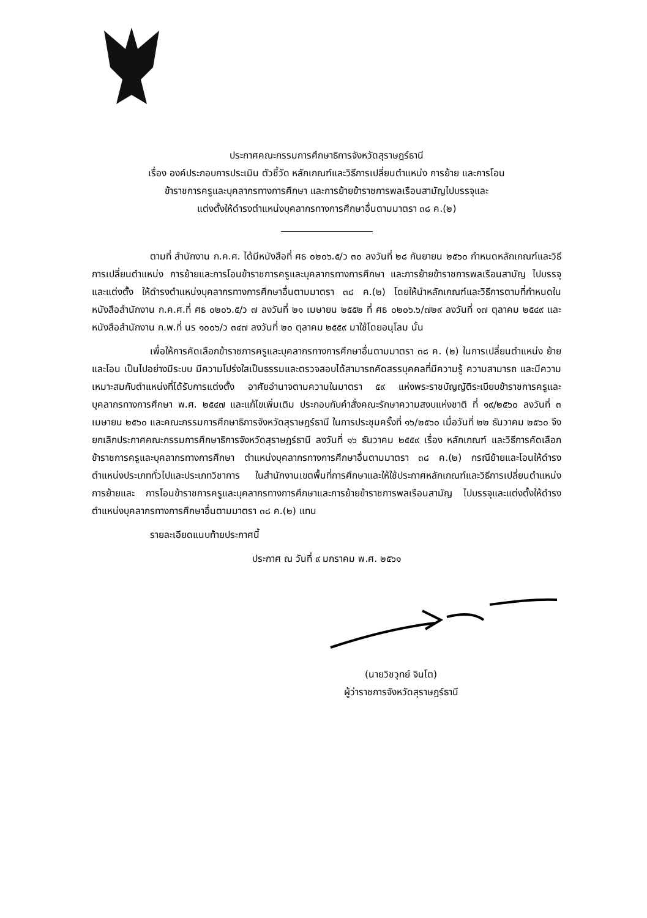ประกาศคณะกรรมการศึกษาธิการจังหวัดสุราษฎร์ธานี
เรื่อง องค์ประกอบการประเมิน ตัวชี้วัด หลักเกณฑ์และวิธีการเปลี่ยนตำแหน่ง การย้าย และการโอน
ข้าราชการครูและบุคลากรทางการศึกษา และการย้ายข้าราชการพลเรือนสามัญไปบรรจุและ
แต่งตั้งให้ดำรงตำแหน่งบุคลากรทางการศึกษาอื่นตามมาตรา ๓๘ ค.(๒)
ตามที่ สำนักงาน ก.ค.ศ. ได้มีหนังสือที่ ศธ ๐๒๐๖.๕/ว ๓๐ ลงวันที่ ๒๘ กันยายน ๒๕๖๐ กำหนดหลักเกณฑ์และวิธีการเปลี่ยนตำแหน่ง การย้ายและการโอนข้าราชการครูและบุคลากรทางการศึกษา และการย้ายข้าราชการพลเรือนสามัญ ไปบรรจุและแต่งตั้ง ให้ดำรงตำแหน่งบุคลากรทางการศึกษาอื่นตามมาตรา ๓๘ ค.(๒) โดยให้นำหลักเกณฑ์และวิธีการตามที่กำหนดในหนังสือสำนักงาน ก.ค.ศ.ที่ ศธ ๐๒๐๖.๕/ว ๗ ลงวันที่ ๒๑ เมษายน ๒๕๕๒ ที่ ศธ ๐๒๐๖.๖/๗๒๙ ลงวันที่ ๑๗ ตุลาคม ๒๕๔๙ และหนังสือสำนักงาน ก.พ.ที่ นร ๑๐๐๖/ว ๓๔๗ ลงวันที่ ๒๐ ตุลาคม ๒๕๕๙ มาใช้โดยอนุโลม นั้น
เพื่อให้การคัดเลือกข้าราชการครูและบุคลากรทางการศึกษาอื่นตามมาตรา ๓๘ ค. (๒) ในการเปลี่ยนตำแหน่ง ย้ายและโอน เป็นไปอย่างมีระบบ มีความโปร่งใสเป็นธรรมและตรวจสอบได้สามารถคัดสรรบุคคลที่มีความรู้ ความสามารถ และมีความเหมาะสมกับตำแหน่งที่ได้รับการแต่งตั้ง อาศัยอำนาจตามความในมาตรา ๕๙ แห่งพระราชบัญญัติระเบียบข้าราชการครูและบุคลากรทางการศึกษา พ.ศ. ๒๕๔๗ และแก้ไขเพิ่มเติม ประกอบกับคำสั่งคณะรักษาความสงบแห่งชาติ ที่ ๑๙/๒๕๖๐ ลงวันที่ ๓ เมษายน ๒๕๖๐ และคณะกรรมการศึกษาธิการจังหวัดสุราษฎร์ธานี ในการประชุมครั้งที่ ๑๖/๒๕๖๐ เมื่อวันที่ ๒๒ ธันวาคม ๒๕๖๐ จึงยกเลิกประกาศคณะกรรมการศึกษาธิการจังหวัดสุราษฎร์ธานี ลงวันที่ ๑๖ ธันวาคม ๒๕๕๙ เรื่อง หลักเกณฑ์ และวิธีการคัดเลือกข้าราชการครูและบุคลากรทางการศึกษา ตำแหน่งบุคลากรทางการศึกษาอื่นตามมาตรา ๓๘ ค.(๒) กรณีย้ายและโอนให้ดำรงตำแหน่งประเภททั่วไปและประเภทวิชาการ ในสำนักงานเขตพื้นที่การศึกษาและให้ใช้ประกาศหลักเกณฑ์และวิธีการเปลี่ยนตำแหน่ง การย้ายและ การโอนข้าราชการครูและบุคลากรทางการศึกษาและการย้ายข้าราชการพลเรือนสามัญ ไปบรรจุและแต่งตั้งให้ดำรงตำแหน่งบุคลากรทางการศึกษาอื่นตามมาตรา ๓๘ ค.(๒) แทน
รายละเอียดแนบท้ายประกาศนี้
ประกาศ ณ วันที่ ๙ มกราคม พ.ศ. ๒๕๖๑
(นายวิชวุทย์ จินโต)
ผู้ว่าราชการจังหวัดสุราษฎร์ธานี